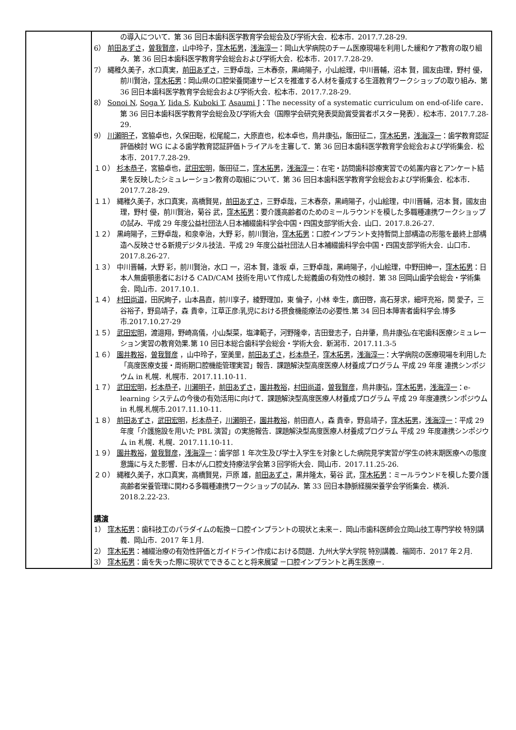| | の導入について．第 36 回日本歯科医学教育学会総会及び学術大会．松本市．2017.7.28-29. 6） 前田あずさ ， 曽我賢彦 ，山中玲子， 窪木拓男 ， 浅海淳一 ：岡山大学病院のチーム医療現場を利用した緩和ケア教育の取り組み．第 36 回日本歯科医学教育学会総会および学術大会．松本市．2017.7.28-29. 7） 縄稚久美子，水口真実， 前田あずさ ，三野卓哉，三木春奈，黒﨑陽子，小山絵理，中川晋輔，沼本 賢，國友由理，野村 優，前川賢治， 窪木拓男 ：岡山県の口腔栄養関連サービスを推進する人材を養成する生涯教育ワークショップの取り組み．第 36 回日本歯科医学教育学会総会および学術大会．松本市．2017.7.28-29. 8） Sonoi N , Soga Y , Iida S , Kuboki T , Asaumi J ：The necessity of a systematic curriculum on end-of-life care．第 36 回日本歯科医学教育学会総会及び学術大会（国際学会研究発表奨励賞受賞者ポスター発表）．松本市．2017.7.28-29. 9） 川瀬明子 ，宮脇卓也，久保田聡，松尾龍二，大原直也，松本卓也，鳥井康弘，飯田征二， 窪木拓男 ， 浅海淳一 ：歯学教育認証評価検討 WG による歯学教育認証評価トライアルを主審して．第 36 回日本歯科医学教育学会総会および学術集会．松本市．2017.7.28-29. １０） 杉本恭子 ，宮脇卓也， 武田宏明 ，飯田征二， 窪木拓男 ， 浅海淳一 ：在宅・訪問歯科診療実習での処置内容とアンケート結果を反映したシミュレーション教育の取組について．第 36 回日本歯科医学教育学会総会および学術集会．松本市．2017.7.28-29. １１） 縄稚久美子，水口真実，高橋賢晃， 前田あずさ ，三野卓哉，三木春奈，黒﨑陽子，小山絵理，中川晋輔，沼本 賢，國友由理，野村 優，前川賢治，菊谷 武， 窪木拓男 ：要介護高齢者のためのミールラウンドを模した多職種連携ワークショップの試み．平成 29 年度公益社団法人日本補綴歯科学会中国・四国支部学術大会．山口．2017.8.26-27. １２） 黒﨑陽子，三野卓哉，和泉幸治，大野 彩，前川賢治， 窪木拓男 ：口腔インプラント支持暫間上部構造の形態を最終上部構造へ反映させる新規デジタル技法．平成 29 年度公益社団法人日本補綴歯科学会中国・四国支部学術大会．山口市．2017.8.26-27. １３） 中川晋輔，大野 彩，前川賢治，水口 一，沼本 賢，逢坂 卓，三野卓哉，黒﨑陽子，小山絵理，中野田紳一， 窪木拓男 ：日本人無歯顎患者における CAD/CAM 技術を用いて作成した総義歯の有効性の検討．第 38 回岡山歯学会総会・学術集会．岡山市．2017.10.1. １４） 村田尚道 ，田尻絢子，山本昌直，前川享子，綾野理加，東 倫子，小林 幸生，廣田啓，高石芽求，細坪充裕，関 愛子，三谷裕子，野島靖子，森 貴幸，江草正彦:乳児における摂食機能療法の必要性.第 34 回日本障害者歯科学会.博多市.2017.10.27-29 １５） 武田宏明 ，渡邉翔，野崎高儀，小山梨菜，塩津範子，河野隆幸，吉田登志子，白井肇，鳥井康弘:在宅歯科医療シミュレーション実習の教育効果.第 10 回日本総合歯科学会総会・学術大会．新潟市．2017.11.3-5 １６） 園井教裕 ， 曽我賢彦 ，山中玲子，室美里， 前田あずさ ， 杉本恭子 ， 窪木拓男 ， 浅海淳一 ：大学病院の医療現場を利用した「高度医療支援・周術期口腔機能管理実習」報告．課題解決型高度医療人材養成プログラム 平成 29 年度 連携シンポジウム in 札幌．札幌市．2017.11.10-11. １７） 武田宏明 ， 杉本恭子 ， 川瀬明子 ， 前田あずさ ， 園井教裕 ， 村田尚道 ， 曽我賢彦 ，鳥井康弘， 窪木拓男 ， 浅海淳一 ：e-learning システムの今後の有効活用に向けて．課題解決型高度医療人材養成プログラム 平成 29 年度連携シンポジウム in 札幌.札幌市.2017.11.10-11. １８） 前田あずさ ， 武田宏明 ， 杉本恭子 ， 川瀬明子 ， 園井教裕 ，前田直人，森 貴幸，野島靖子， 窪木拓男 ， 浅海淳一 ：平成 29 年度「介護施設を用いた PBL 演習」の実施報告．課題解決型高度医療人材養成プログラム 平成 29 年度連携シンポジウム in 札幌．札幌．2017.11.10-11. １９） 園井教裕 ， 曽我賢彦 ， 浅海淳一 ：歯学部 1 年次生及び学士入学生を対象とした病院見学実習が学生の終末期医療への態度意識に与えた影響．日本がん口腔支持療法学会第３回学術大会．岡山市．2017.11.25-26. ２０） 縄稚久美子，水口真実，高橋賢晃，戸原 雄， 前田あずさ ，黒井隆太，菊谷 武， 窪木拓男 ：ミールラウンドを模した要介護高齢者栄養管理に関わる多職種連携ワークショップの試み．第 33 回日本静脈経腸栄養学会学術集会．横浜．2018.2.22-23. 講演 1） 窪木拓男 ：歯科技工のパラダイムの転換－口腔インプラントの現状と未来－．岡山市歯科医師会立岡山技工専門学校 特別講義．岡山市．2017 年１月. 2） 窪木拓男 ：補綴治療の有効性評価とガイドライン作成における問題．九州大学大学院 特別講義．福岡市．2017 年２月. 3） 窪木拓男 ：歯を失った際に現状でできることと将来展望 －口腔インプラントと再生医療－. |